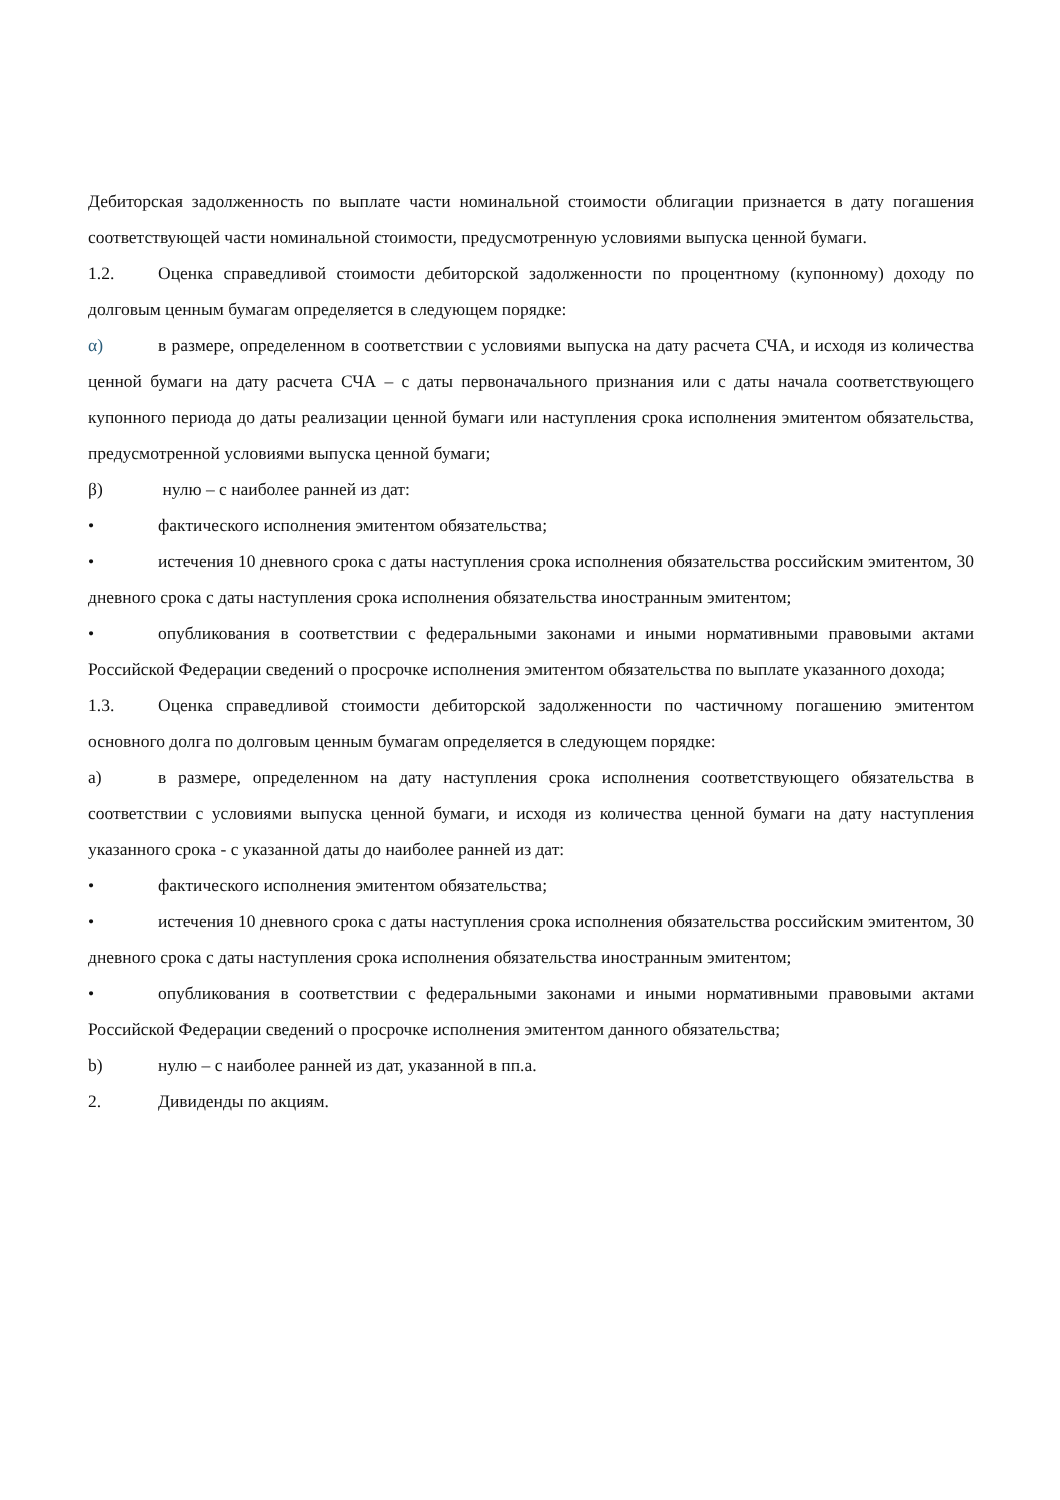Дебиторская задолженность по выплате части номинальной стоимости облигации признается в дату погашения соответствующей части номинальной стоимости, предусмотренную условиями выпуска ценной бумаги.
1.2. Оценка справедливой стоимости дебиторской задолженности по процентному (купонному) доходу по долговым ценным бумагам определяется в следующем порядке:
α) в размере, определенном в соответствии с условиями выпуска на дату расчета СЧА, и исходя из количества ценной бумаги на дату расчета СЧА – с даты первоначального признания или с даты начала соответствующего купонного периода до даты реализации ценной бумаги или наступления срока исполнения эмитентом обязательства, предусмотренной условиями выпуска ценной бумаги;
β) нулю – с наиболее ранней из дат:
• фактического исполнения эмитентом обязательства;
• истечения 10 дневного срока с даты наступления срока исполнения обязательства российским эмитентом, 30 дневного срока с даты наступления срока исполнения обязательства иностранным эмитентом;
• опубликования в соответствии с федеральными законами и иными нормативными правовыми актами Российской Федерации сведений о просрочке исполнения эмитентом обязательства по выплате указанного дохода;
1.3. Оценка справедливой стоимости дебиторской задолженности по частичному погашению эмитентом основного долга по долговым ценным бумагам определяется в следующем порядке:
a) в размере, определенном на дату наступления срока исполнения соответствующего обязательства в соответствии с условиями выпуска ценной бумаги, и исходя из количества ценной бумаги на дату наступления указанного срока - с указанной даты до наиболее ранней из дат:
• фактического исполнения эмитентом обязательства;
• истечения 10 дневного срока с даты наступления срока исполнения обязательства российским эмитентом, 30 дневного срока с даты наступления срока исполнения обязательства иностранным эмитентом;
• опубликования в соответствии с федеральными законами и иными нормативными правовыми актами Российской Федерации сведений о просрочке исполнения эмитентом данного обязательства;
b) нулю – с наиболее ранней из дат, указанной в пп.a.
2. Дивиденды по акциям.